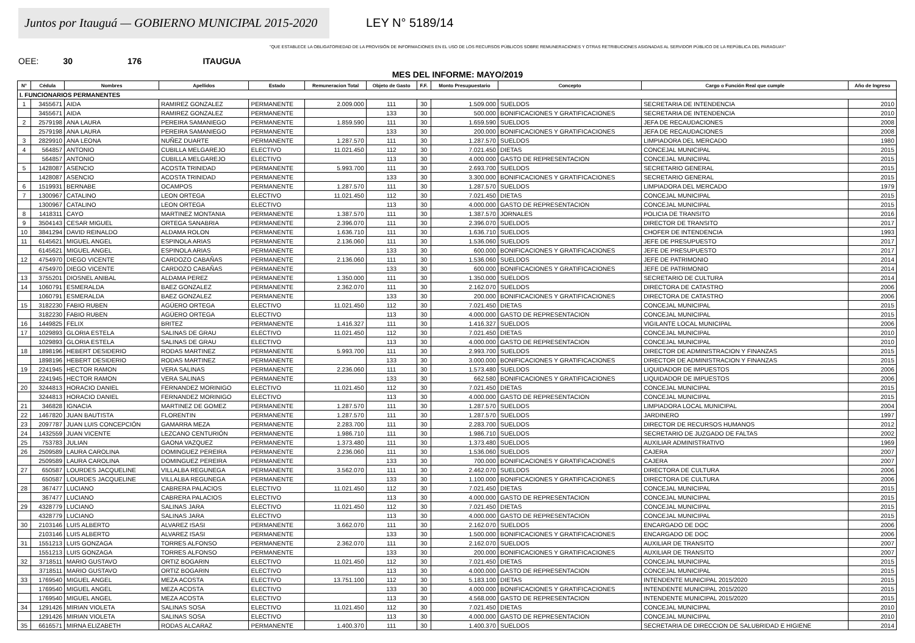Juntos por Itauguá — GOBIERNO MUNICIPAL 2015-2020
LEY N° 5189/14
"QUE ESTABLECE LA OBLIGATORIEDAD DE LA PROVISIÓN DE INFORMACIONES EN EL USO DE LOS RECURSOS PÚBLICOS SOBRE REMUNERACIONES Y OTRAS RETRIBUCIONES ASIGNADAS AL SERVIDOR PÚBLICO DE LA REPÚBLICA DEL PARAGUAY"
OEE: 30 176 ITAUGUA
MES DEL INFORME: MAYO/2019
| N° | Cédula | Nombres | Apellidos | Estado | Remuneracion Total | Objeto de Gasto | F.F. | Monto Presupuestario | Concepto | Cargo o Función Real que cumple | Año de Ingreso |
| --- | --- | --- | --- | --- | --- | --- | --- | --- | --- | --- | --- |
| I. FUNCIONARIOS PERMANENTES | | | | | | | | | | | |
| 1 | 3455671 | AIDA | RAMIREZ GONZALEZ | PERMANENTE | 2.009.000 | 111 | 30 | 1.509.000 | SUELDOS | SECRETARIA DE INTENDENCIA | 2010 |
| | 3455671 | AIDA | RAMIREZ GONZALEZ | PERMANENTE | | 133 | 30 | 500.000 | BONIFICACIONES Y GRATIFICACIONES | SECRETARIA DE INTENDENCIA | 2010 |
| 2 | 2579198 | ANA LAURA | PEREIRA SAMANIEGO | PERMANENTE | 1.859.590 | 111 | 30 | 1.659.590 | SUELDOS | JEFA DE RECAUDACIONES | 2008 |
| | 2579198 | ANA LAURA | PEREIRA SAMANIEGO | PERMANENTE | | 133 | 30 | 200.000 | BONIFICACIONES Y GRATIFICACIONES | JEFA DE RECAUDACIONES | 2008 |
| 3 | 2829910 | ANA LEONA | NUÑEZ DUARTE | PERMANENTE | 1.287.570 | 111 | 30 | 1.287.570 | SUELDOS | LIMPIADORA DEL MERCADO | 1980 |
| 4 | 564857 | ANTONIO | CUBILLA MELGAREJO | ELECTIVO | 11.021.450 | 112 | 30 | 7.021.450 | DIETAS | CONCEJAL MUNICIPAL | 2015 |
| | 564857 | ANTONIO | CUBILLA MELGAREJO | ELECTIVO | | 113 | 30 | 4.000.000 | GASTO DE REPRESENTACION | CONCEJAL MUNICIPAL | 2015 |
| 5 | 1428087 | ASENCIO | ACOSTA TRINIDAD | PERMANENTE | 5.993.700 | 111 | 30 | 2.693.700 | SUELDOS | SECRETARIO GENERAL | 2015 |
| | 1428087 | ASENCIO | ACOSTA TRINIDAD | PERMANENTE | | 133 | 30 | 3.300.000 | BONIFICACIONES Y GRATIFICACIONES | SECRETARIO GENERAL | 2015 |
| 6 | 1519931 | BERNABE | OCAMPOS | PERMANENTE | 1.287.570 | 111 | 30 | 1.287.570 | SUELDOS | LIMPIADORA DEL MERCADO | 1979 |
| 7 | 1300967 | CATALINO | LEON ORTEGA | ELECTIVO | 11.021.450 | 112 | 30 | 7.021.450 | DIETAS | CONCEJAL MUNICIPAL | 2015 |
| | 1300967 | CATALINO | LEON ORTEGA | ELECTIVO | | 113 | 30 | 4.000.000 | GASTO DE REPRESENTACION | CONCEJAL MUNICIPAL | 2015 |
| 8 | 1418311 | CAYO | MARTINEZ MONTANIA | PERMANENTE | 1.387.570 | 111 | 30 | 1.387.570 | JORNALES | POLICIA DE TRANSITO | 2016 |
| 9 | 3504143 | CESAR MIGUEL | ORTEGA SANABRIA | PERMANENTE | 2.396.070 | 111 | 30 | 2.396.070 | SUELDOS | DIRECTOR DE TRANSITO | 2017 |
| 10 | 3841294 | DAVID REINALDO | ALDAMA ROLON | PERMANENTE | 1.636.710 | 111 | 30 | 1.636.710 | SUELDOS | CHOFER DE INTENDENCIA | 1993 |
| 11 | 6145621 | MIGUEL ANGEL | ESPINOLA ARIAS | PERMANENTE | 2.136.060 | 111 | 30 | 1.536.060 | SUELDOS | JEFE DE PRESUPUESTO | 2017 |
| | 6145621 | MIGUEL ANGEL | ESPINOLA ARIAS | PERMANENTE | | 133 | 30 | 600.000 | BONIFICACIONES Y GRATIFICACIONES | JEFE DE PRESUPUESTO | 2017 |
| 12 | 4754970 | DIEGO VICENTE | CARDOZO CABAÑAS | PERMANENTE | 2.136.060 | 111 | 30 | 1.536.060 | SUELDOS | JEFE DE PATRIMONIO | 2014 |
| | 4754970 | DIEGO VICENTE | CARDOZO CABAÑAS | PERMANENTE | | 133 | 30 | 600.000 | BONIFICACIONES Y GRATIFICACIONES | JEFE DE PATRIMONIO | 2014 |
| 13 | 3755201 | DIOSNEL ANIBAL | ALDAMA PEREZ | PERMANENTE | 1.350.000 | 111 | 30 | 1.350.000 | SUELDOS | SECRETARIO DE CULTURA | 2014 |
| 14 | 1060791 | ESMERALDA | BAEZ GONZALEZ | PERMANENTE | 2.362.070 | 111 | 30 | 2.162.070 | SUELDOS | DIRECTORA DE CATASTRO | 2006 |
| | 1060791 | ESMERALDA | BAEZ GONZALEZ | PERMANENTE | | 133 | 30 | 200.000 | BONIFICACIONES Y GRATIFICACIONES | DIRECTORA DE CATASTRO | 2006 |
| 15 | 3182230 | FABIO RUBEN | AGÜERO ORTEGA | ELECTIVO | 11.021.450 | 112 | 30 | 7.021.450 | DIETAS | CONCEJAL MUNICIPAL | 2015 |
| | 3182230 | FABIO RUBEN | AGÜERO ORTEGA | ELECTIVO | | 113 | 30 | 4.000.000 | GASTO DE REPRESENTACION | CONCEJAL MUNICIPAL | 2015 |
| 16 | 1449825 | FELIX | BRITEZ | PERMANENTE | 1.416.327 | 111 | 30 | 1.416.327 | SUELDOS | VIGILANTE LOCAL MUNICIPAL | 2006 |
| 17 | 1029893 | GLORIA ESTELA | SALINAS DE GRAU | ELECTIVO | 11.021.450 | 112 | 30 | 7.021.450 | DIETAS | CONCEJAL MUNICIPAL | 2010 |
| | 1029893 | GLORIA ESTELA | SALINAS DE GRAU | ELECTIVO | | 113 | 30 | 4.000.000 | GASTO DE REPRESENTACION | CONCEJAL MUNICIPAL | 2010 |
| 18 | 1898196 | HEBERT DESIDERIO | RODAS MARTINEZ | PERMANENTE | 5.993.700 | 111 | 30 | 2.993.700 | SUELDOS | DIRECTOR DE ADMINISTRACION Y FINANZAS | 2015 |
| | 1898196 | HEBERT DESIDERIO | RODAS MARTINEZ | PERMANENTE | | 133 | 30 | 3.000.000 | BONIFICACIONES Y GRATIFICACIONES | DIRECTOR DE ADMINISTRACION Y FINANZAS | 2015 |
| 19 | 2241945 | HECTOR RAMON | VERA SALINAS | PERMANENTE | 2.236.060 | 111 | 30 | 1.573.480 | SUELDOS | LIQUIDADOR DE IMPUESTOS | 2006 |
| | 2241945 | HECTOR RAMON | VERA SALINAS | PERMANENTE | | 133 | 30 | 662.580 | BONIFICACIONES Y GRATIFICACIONES | LIQUIDADOR DE IMPUESTOS | 2006 |
| 20 | 3244813 | HORACIO DANIEL | FERNANDEZ MORINIGO | ELECTIVO | 11.021.450 | 112 | 30 | 7.021.450 | DIETAS | CONCEJAL MUNICIPAL | 2015 |
| | 3244813 | HORACIO DANIEL | FERNANDEZ MORINIGO | ELECTIVO | | 113 | 30 | 4.000.000 | GASTO DE REPRESENTACION | CONCEJAL MUNICIPAL | 2015 |
| 21 | 346828 | IGNACIA | MARTINEZ DE GOMEZ | PERMANENTE | 1.287.570 | 111 | 30 | 1.287.570 | SUELDOS | LIMPIADORA LOCAL MUNICIPAL | 2004 |
| 22 | 1467820 | JUAN BAUTISTA | FLORENTIN | PERMANENTE | 1.287.570 | 111 | 30 | 1.287.570 | SUELDOS | JARDINERO | 1997 |
| 23 | 2097787 | JUAN LUIS CONCEPCIÓN | GAMARRA MEZA | PERMANENTE | 2.283.700 | 111 | 30 | 2.283.700 | SUELDOS | DIRECTOR DE RECURSOS HUMANOS | 2012 |
| 24 | 1432559 | JUAN VICENTE | LEZCANO CENTURIÓN | PERMANENTE | 1.986.710 | 111 | 30 | 1.986.710 | SUELDOS | SECRETARIO DE JUZGADO DE FALTAS | 2002 |
| 25 | 753783 | JULIAN | GAONA VAZQUEZ | PERMANENTE | 1.373.480 | 111 | 30 | 1.373.480 | SUELDOS | AUXILIAR ADMINISTRATIVO | 1969 |
| 26 | 2509589 | LAURA CAROLINA | DOMINGUEZ PEREIRA | PERMANENTE | 2.236.060 | 111 | 30 | 1.536.060 | SUELDOS | CAJERA | 2007 |
| | 2509589 | LAURA CAROLINA | DOMINGUEZ PEREIRA | PERMANENTE | | 133 | 30 | 700.000 | BONIFICACIONES Y GRATIFICACIONES | CAJERA | 2007 |
| 27 | 650587 | LOURDES JACQUELINE | VILLALBA REGUNEGA | PERMANENTE | 3.562.070 | 111 | 30 | 2.462.070 | SUELDOS | DIRECTORA DE CULTURA | 2006 |
| | 650587 | LOURDES JACQUELINE | VILLALBA REGUNEGA | PERMANENTE | | 133 | 30 | 1.100.000 | BONIFICACIONES Y GRATIFICACIONES | DIRECTORA DE CULTURA | 2006 |
| 28 | 367477 | LUCIANO | CABRERA PALACIOS | ELECTIVO | 11.021.450 | 112 | 30 | 7.021.450 | DIETAS | CONCEJAL MUNICIPAL | 2015 |
| | 367477 | LUCIANO | CABRERA PALACIOS | ELECTIVO | | 113 | 30 | 4.000.000 | GASTO DE REPRESENTACION | CONCEJAL MUNICIPAL | 2015 |
| 29 | 4328779 | LUCIANO | SALINAS JARA | ELECTIVO | 11.021.450 | 112 | 30 | 7.021.450 | DIETAS | CONCEJAL MUNICIPAL | 2015 |
| | 4328779 | LUCIANO | SALINAS JARA | ELECTIVO | | 113 | 30 | 4.000.000 | GASTO DE REPRESENTACION | CONCEJAL MUNICIPAL | 2015 |
| 30 | 2103146 | LUIS ALBERTO | ALVAREZ ISASI | PERMANENTE | 3.662.070 | 111 | 30 | 2.162.070 | SUELDOS | ENCARGADO DE DOC | 2006 |
| | 2103146 | LUIS ALBERTO | ALVAREZ ISASI | PERMANENTE | | 133 | 30 | 1.500.000 | BONIFICACIONES Y GRATIFICACIONES | ENCARGADO DE DOC | 2006 |
| 31 | 1551213 | LUIS GONZAGA | TORRES ALFONSO | PERMANENTE | 2.362.070 | 111 | 30 | 2.162.070 | SUELDOS | AUXILIAR DE TRANSITO | 2007 |
| | 1551213 | LUIS GONZAGA | TORRES ALFONSO | PERMANENTE | | 133 | 30 | 200.000 | BONIFICACIONES Y GRATIFICACIONES | AUXILIAR DE TRANSITO | 2007 |
| 32 | 3718511 | MARIO GUSTAVO | ORTIZ BOGARIN | ELECTIVO | 11.021.450 | 112 | 30 | 7.021.450 | DIETAS | CONCEJAL MUNICIPAL | 2015 |
| | 3718511 | MARIO GUSTAVO | ORTIZ BOGARIN | ELECTIVO | | 113 | 30 | 4.000.000 | GASTO DE REPRESENTACION | CONCEJAL MUNICIPAL | 2015 |
| 33 | 1769540 | MIGUEL ANGEL | MEZA ACOSTA | ELECTIVO | 13.751.100 | 112 | 30 | 5.183.100 | DIETAS | INTENDENTE MUNICIPAL 2015/2020 | 2015 |
| | 1769540 | MIGUEL ANGEL | MEZA ACOSTA | ELECTIVO | | 133 | 30 | 4.000.000 | BONIFICACIONES Y GRATIFICACIONES | INTENDENTE MUNICIPAL 2015/2020 | 2015 |
| | 1769540 | MIGUEL ANGEL | MEZA ACOSTA | ELECTIVO | | 113 | 30 | 4.568.000 | GASTO DE REPRESENTACION | INTENDENTE MUNICIPAL 2015/2020 | 2015 |
| 34 | 1291426 | MIRIAN VIOLETA | SALINAS SOSA | ELECTIVO | 11.021.450 | 112 | 30 | 7.021.450 | DIETAS | CONCEJAL MUNICIPAL | 2010 |
| | 1291426 | MIRIAN VIOLETA | SALINAS SOSA | ELECTIVO | | 113 | 30 | 4.000.000 | GASTO DE REPRESENTACION | CONCEJAL MUNICIPAL | 2010 |
| 35 | 6616571 | MIRNA ELIZABETH | RODAS ALCARAZ | PERMANENTE | 1.400.370 | 111 | 30 | 1.400.370 | SUELDOS | SECRETARIA DE DIRECCION DE SALUBRIDAD E HIGIENE | 2014 |